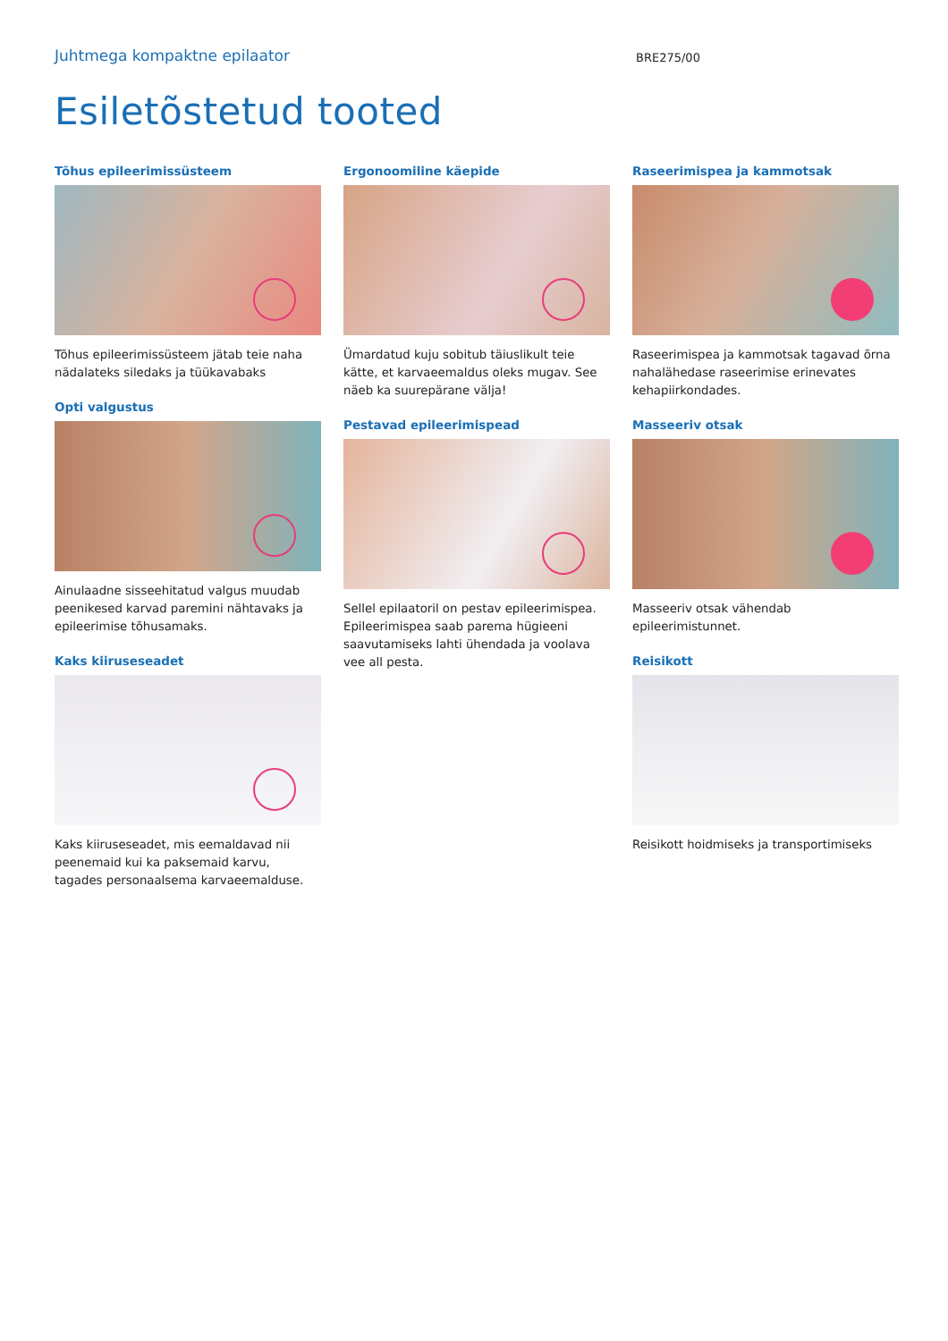Juhtmega kompaktne epilaator
BRE275/00
Esiletõstetud tooted
Tõhus epileerimissüsteem
Tõhus epileerimissüsteem jätab teie naha nädalateks siledaks ja tüükavabaks
Opti valgustus
Ainulaadne sisseehitatud valgus muudab peenikesed karvad paremini nähtavaks ja epileerimise tõhusamaks.
Kaks kiiruseseadet
Kaks kiiruseseadet, mis eemaldavad nii peenemaid kui ka paksemaid karvu, tagades personaalsema karvaeemalduse.
Ergonoomiline käepide
Ümardatud kuju sobitub täiuslikult teie kätte, et karvaeemaldus oleks mugav. See näeb ka suurepärane välja!
Pestavad epileerimispead
Sellel epilaatoril on pestav epileerimispea. Epileerimispea saab parema hügieeni saavutamiseks lahti ühendada ja voolava vee all pesta.
Raseerimispea ja kammotsak
Raseerimispea ja kammotsak tagavad õrna nahalähedase raseerimise erinevates kehapiirkondades.
Masseeriv otsak
Masseeriv otsak vähendab epileerimistunnet.
Reisikott
Reisikott hoidmiseks ja transportimiseks